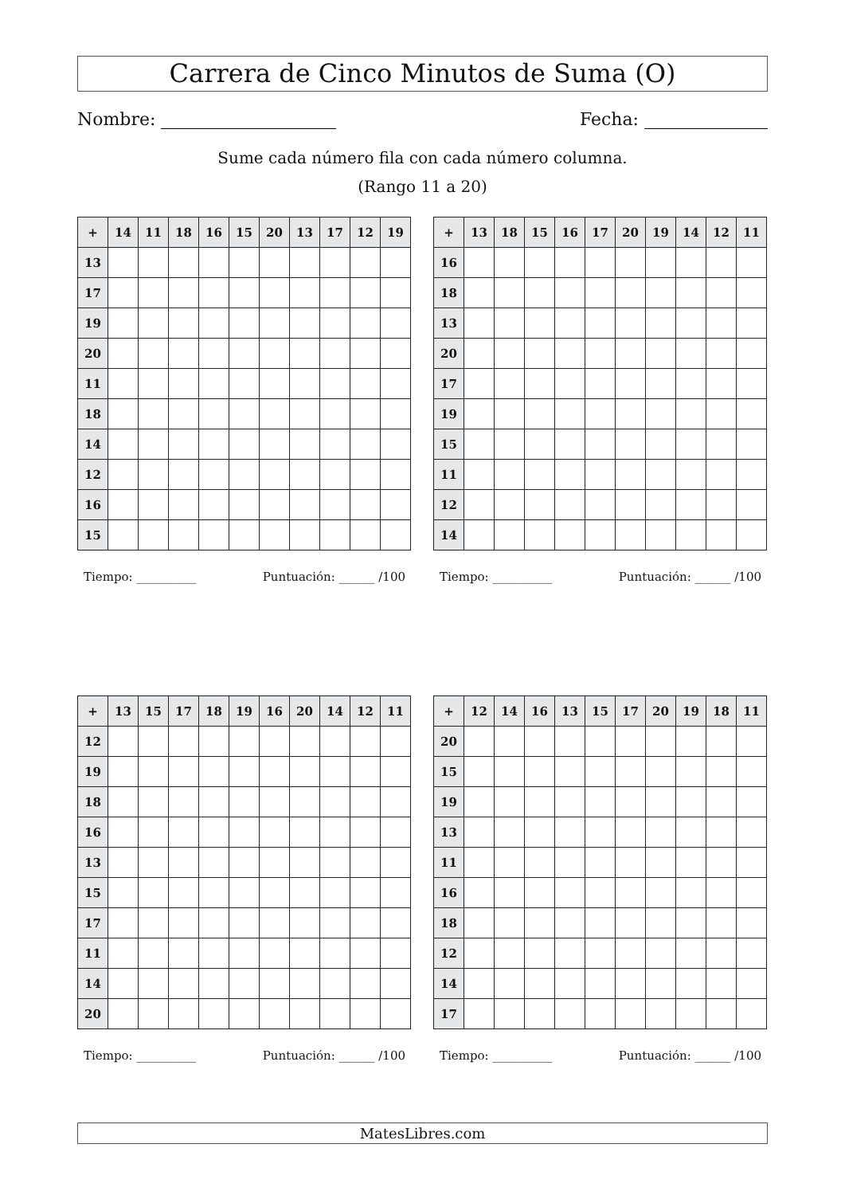Carrera de Cinco Minutos de Suma (O)
Nombre: Fecha:
Sume cada número fila con cada número columna.
(Rango 11 a 20)
| + | 14 | 11 | 18 | 16 | 15 | 20 | 13 | 17 | 12 | 19 |
| --- | --- | --- | --- | --- | --- | --- | --- | --- | --- | --- |
| 13 | | | | | | | | | | |
| 17 | | | | | | | | | | |
| 19 | | | | | | | | | | |
| 20 | | | | | | | | | | |
| 11 | | | | | | | | | | |
| 18 | | | | | | | | | | |
| 14 | | | | | | | | | | |
| 12 | | | | | | | | | | |
| 16 | | | | | | | | | | |
| 15 | | | | | | | | | | |
Tiempo: __________ Puntuación: ______ /100
| + | 13 | 18 | 15 | 16 | 17 | 20 | 19 | 14 | 12 | 11 |
| --- | --- | --- | --- | --- | --- | --- | --- | --- | --- | --- |
| 16 | | | | | | | | | | |
| 18 | | | | | | | | | | |
| 13 | | | | | | | | | | |
| 20 | | | | | | | | | | |
| 17 | | | | | | | | | | |
| 19 | | | | | | | | | | |
| 15 | | | | | | | | | | |
| 11 | | | | | | | | | | |
| 12 | | | | | | | | | | |
| 14 | | | | | | | | | | |
Tiempo: __________ Puntuación: ______ /100
| + | 13 | 15 | 17 | 18 | 19 | 16 | 20 | 14 | 12 | 11 |
| --- | --- | --- | --- | --- | --- | --- | --- | --- | --- | --- |
| 12 | | | | | | | | | | |
| 19 | | | | | | | | | | |
| 18 | | | | | | | | | | |
| 16 | | | | | | | | | | |
| 13 | | | | | | | | | | |
| 15 | | | | | | | | | | |
| 17 | | | | | | | | | | |
| 11 | | | | | | | | | | |
| 14 | | | | | | | | | | |
| 20 | | | | | | | | | | |
Tiempo: __________ Puntuación: ______ /100
| + | 12 | 14 | 16 | 13 | 15 | 17 | 20 | 19 | 18 | 11 |
| --- | --- | --- | --- | --- | --- | --- | --- | --- | --- | --- |
| 20 | | | | | | | | | | |
| 15 | | | | | | | | | | |
| 19 | | | | | | | | | | |
| 13 | | | | | | | | | | |
| 11 | | | | | | | | | | |
| 16 | | | | | | | | | | |
| 18 | | | | | | | | | | |
| 12 | | | | | | | | | | |
| 14 | | | | | | | | | | |
| 17 | | | | | | | | | | |
Tiempo: __________ Puntuación: ______ /100
MatesLibres.com